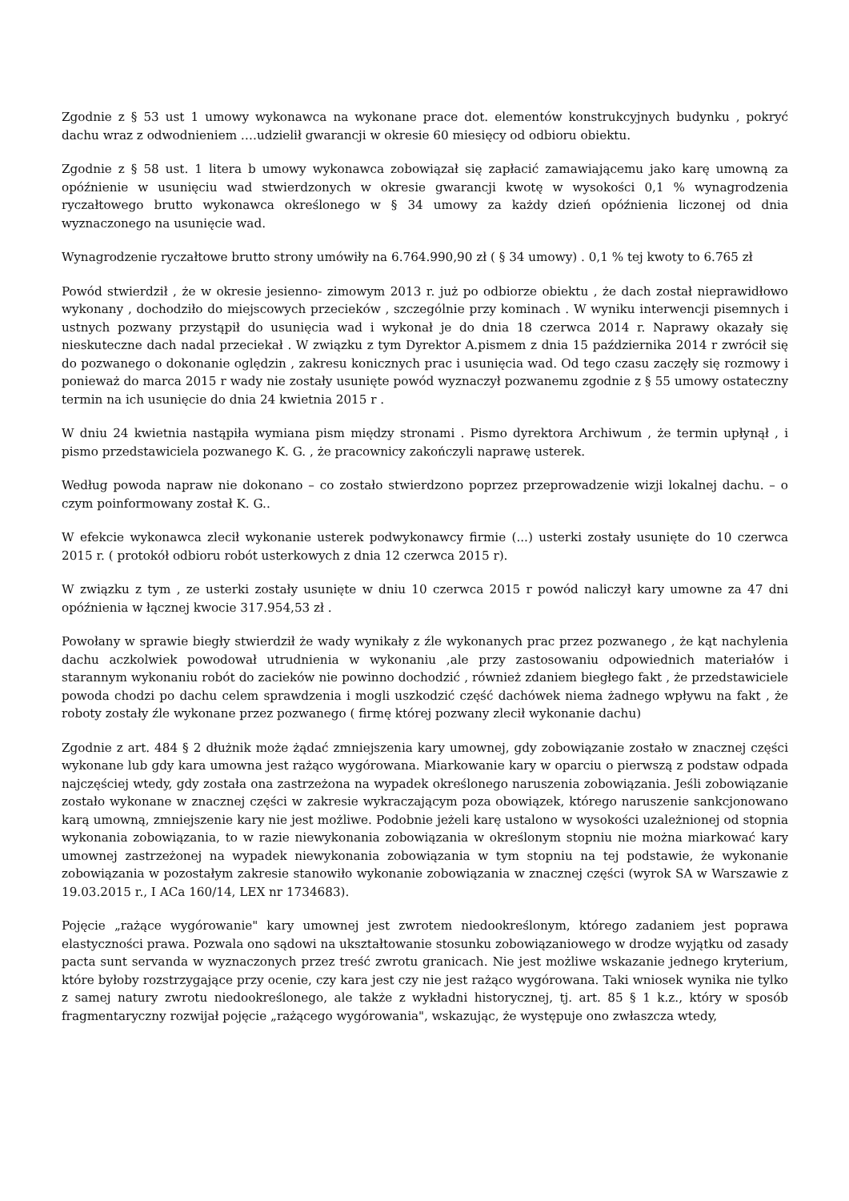Zgodnie z § 53 ust 1 umowy wykonawca na wykonane prace dot. elementów konstrukcyjnych budynku , pokryć dachu wraz z odwodnieniem ….udzielił gwarancji w okresie 60 miesięcy od odbioru obiektu.
Zgodnie z § 58 ust. 1 litera b umowy wykonawca zobowiązał się zapłacić zamawiającemu jako karę umowną za opóźnienie w usunięciu wad stwierdzonych w okresie gwarancji kwotę w wysokości 0,1 % wynagrodzenia ryczałtowego brutto wykonawca określonego w § 34 umowy za każdy dzień opóźnienia liczonej od dnia wyznaczonego na usunięcie wad.
Wynagrodzenie ryczałtowe brutto strony umówiły na 6.764.990,90 zł ( § 34 umowy) . 0,1 % tej kwoty to 6.765 zł
Powód stwierdził , że w okresie jesienno- zimowym 2013 r. już po odbiorze obiektu , że dach został nieprawidłowo wykonany , dochodziło do miejscowych przecieków , szczególnie przy kominach . W wyniku interwencji pisemnych i ustnych pozwany przystąpił do usunięcia wad i wykonał je do dnia 18 czerwca 2014 r. Naprawy okazały się nieskuteczne dach nadal przeciekał . W związku z tym Dyrektor A.pismem z dnia 15 października 2014 r zwrócił się do pozwanego o dokonanie oględzin , zakresu konicznych prac i usunięcia wad. Od tego czasu zaczęły się rozmowy i ponieważ do marca 2015 r wady nie zostały usunięte powód wyznaczył pozwanemu zgodnie z § 55 umowy ostateczny termin na ich usunięcie do dnia 24 kwietnia 2015 r .
W dniu 24 kwietnia nastąpiła wymiana pism między stronami . Pismo dyrektora Archiwum , że termin upłynął , i pismo przedstawiciela pozwanego K. G. , że pracownicy zakończyli naprawę usterek.
Według powoda napraw nie dokonano – co zostało stwierdzono poprzez przeprowadzenie wizji lokalnej dachu. – o czym poinformowany został K. G..
W efekcie wykonawca zlecił wykonanie usterek podwykonawcy firmie (...) usterki zostały usunięte do 10 czerwca 2015 r. ( protokół odbioru robót usterkowych z dnia 12 czerwca 2015 r).
W związku z tym , ze usterki zostały usunięte w dniu 10 czerwca 2015 r powód naliczył kary umowne za 47 dni opóźnienia w łącznej kwocie 317.954,53 zł .
Powołany w sprawie biegły stwierdził że wady wynikały z źle wykonanych prac przez pozwanego , że kąt nachylenia dachu aczkolwiek powodował utrudnienia w wykonaniu ,ale przy zastosowaniu odpowiednich materiałów i starannym wykonaniu robót do zacieków nie powinno dochodzić , również zdaniem biegłego fakt , że przedstawiciele powoda chodzi po dachu celem sprawdzenia i mogli uszkodzić część dachówek niema żadnego wpływu na fakt , że roboty zostały źle wykonane przez pozwanego ( firmę której pozwany zlecił wykonanie dachu)
Zgodnie z art. 484 § 2 dłużnik może żądać zmniejszenia kary umownej, gdy zobowiązanie zostało w znacznej części wykonane lub gdy kara umowna jest rażąco wygórowana. Miarkowanie kary w oparciu o pierwszą z podstaw odpada najczęściej wtedy, gdy została ona zastrzeżona na wypadek określonego naruszenia zobowiązania. Jeśli zobowiązanie zostało wykonane w znacznej części w zakresie wykraczającym poza obowiązek, którego naruszenie sankcjonowano karą umowną, zmniejszenie kary nie jest możliwe. Podobnie jeżeli karę ustalono w wysokości uzależnionej od stopnia wykonania zobowiązania, to w razie niewykonania zobowiązania w określonym stopniu nie można miarkować kary umownej zastrzeżonej na wypadek niewykonania zobowiązania w tym stopniu na tej podstawie, że wykonanie zobowiązania w pozostałym zakresie stanowiło wykonanie zobowiązania w znacznej części (wyrok SA w Warszawie z 19.03.2015 r., I ACa 160/14, LEX nr 1734683).
Pojęcie „rażące wygórowanie" kary umownej jest zwrotem niedookreślonym, którego zadaniem jest poprawa elastyczności prawa. Pozwala ono sądowi na ukształtowanie stosunku zobowiązaniowego w drodze wyjątku od zasady pacta sunt servanda w wyznaczonych przez treść zwrotu granicach. Nie jest możliwe wskazanie jednego kryterium, które byłoby rozstrzygające przy ocenie, czy kara jest czy nie jest rażąco wygórowana. Taki wniosek wynika nie tylko z samej natury zwrotu niedookreślonego, ale także z wykładni historycznej, tj. art. 85 § 1 k.z., który w sposób fragmentaryczny rozwijał pojęcie „rażącego wygórowania", wskazując, że występuje ono zwłaszcza wtedy,